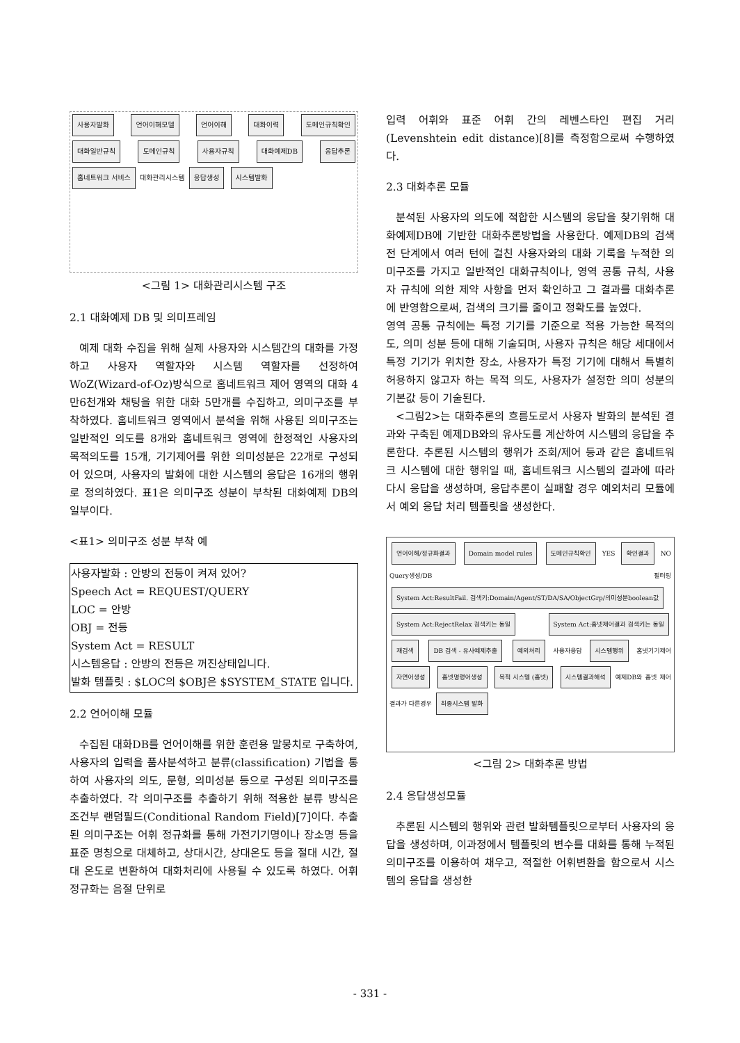사용자발화 언어이해모델 언어이해 대화이력 도메인규칙확인 대화일반규칙 도메인규칙 사용자규칙 대화예제DB 응답추론 홈네트워크 서비스 대화관리시스템 응답생성 시스템발화
<그림 1> 대화관리시스템 구조
2.1 대화예제 DB 및 의미프레임
예제 대화 수집을 위해 실제 사용자와 시스템간의 대화를 가정하고 사용자 역할자와 시스템 역할자를 선정하여 WoZ(Wizard-of-Oz)방식으로 홈네트워크 제어 영역의 대화 4만6천개와 채팅을 위한 대화 5만개를 수집하고, 의미구조를 부착하였다. 홈네트워크 영역에서 분석을 위해 사용된 의미구조는 일반적인 의도를 8개와 홈네트워크 영역에 한정적인 사용자의 목적의도를 15개, 기기제어를 위한 의미성분은 22개로 구성되어 있으며, 사용자의 발화에 대한 시스템의 응답은 16개의 행위로 정의하였다. 표1은 의미구조 성분이 부착된 대화예제 DB의 일부이다.
<표1> 의미구조 성분 부착 예
| 사용자발화 : 안방의 전등이 켜져 있어? Speech Act = REQUEST/QUERY LOC = 안방 OBJ = 전등 System Act = RESULT 시스템응답 : 안방의 전등은 꺼진상태입니다. 발화 템플릿 : $LOC의 $OBJ은 $SYSTEM_STATE 입니다. |
2.2 언어이해 모듈
수집된 대화DB를 언어이해를 위한 훈련용 말뭉치로 구축하여, 사용자의 입력을 품사분석하고 분류(classification) 기법을 통하여 사용자의 의도, 문형, 의미성분 등으로 구성된 의미구조를 추출하였다. 각 의미구조를 추출하기 위해 적용한 분류 방식은 조건부 랜덤필드(Conditional Random Field)[7]이다. 추출된 의미구조는 어휘 정규화를 통해 가전기기명이나 장소명 등을 표준 명칭으로 대체하고, 상대시간, 상대온도 등을 절대 시간, 절대 온도로 변환하여 대화처리에 사용될 수 있도록 하였다. 어휘 정규화는 음절 단위로
입력 어휘와 표준 어휘 간의 레벤스타인 편집 거리(Levenshtein edit distance)[8]를 측정함으로써 수행하였다.
2.3 대화추론 모듈
분석된 사용자의 의도에 적합한 시스템의 응답을 찾기위해 대화예제DB에 기반한 대화추론방법을 사용한다. 예제DB의 검색 전 단계에서 여러 턴에 걸친 사용자와의 대화 기록을 누적한 의미구조를 가지고 일반적인 대화규칙이나, 영역 공통 규칙, 사용자 규칙에 의한 제약 사항을 먼저 확인하고 그 결과를 대화추론에 반영함으로써, 검색의 크기를 줄이고 정확도를 높였다.
영역 공통 규칙에는 특정 기기를 기준으로 적용 가능한 목적의도, 의미 성분 등에 대해 기술되며, 사용자 규칙은 해당 세대에서 특정 기기가 위치한 장소, 사용자가 특정 기기에 대해서 특별히 허용하지 않고자 하는 목적 의도, 사용자가 설정한 의미 성분의 기본값 등이 기술된다.
<그림2>는 대화추론의 흐름도로서 사용자 발화의 분석된 결과와 구축된 예제DB와의 유사도를 계산하여 시스템의 응답을 추론한다. 추론된 시스템의 행위가 조회/제어 등과 같은 홈네트워크 시스템에 대한 행위일 때, 홈네트워크 시스템의 결과에 따라 다시 응답을 생성하며, 응답추론이 실패할 경우 예외처리 모듈에서 예외 응답 처리 템플릿을 생성한다.
언어이해/정규화결과 Domain model rules 도메인규칙확인 YES 확인결과 NO Query생성/DB 필터링 System Act:ResultFail. 검색키:Domain/Agent/ST/DA/SA/ObjectGrp/의미성분boolean값 System Act:RejectRelax 검색키는 동일 System Act:홈넷제어결과 검색키는 동일 재검색 DB 검색 - 유사예제추출 예외처리 사용자응답 시스템행위 홈넷기기제어 자연어생성 홈넷명령어생성 목적 시스템 (홈넷) 시스템결과해석 예제DB와 홈넷 제어결과가 다른경우 최종시스템 발화
<그림 2> 대화추론 방법
2.4 응답생성모듈
추론된 시스템의 행위와 관련 발화템플릿으로부터 사용자의 응답을 생성하며, 이과정에서 템플릿의 변수를 대화를 통해 누적된 의미구조를 이용하여 채우고, 적절한 어휘변환을 함으로서 시스템의 응답을 생성한
- 331 -